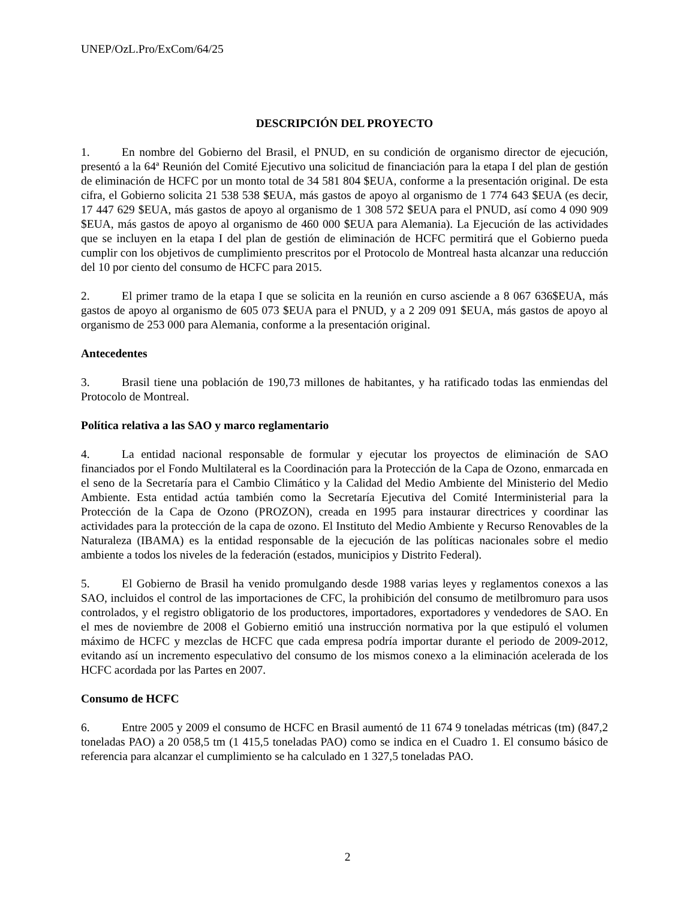UNEP/OzL.Pro/ExCom/64/25
DESCRIPCIÓN DEL PROYECTO
1. En nombre del Gobierno del Brasil, el PNUD, en su condición de organismo director de ejecución, presentó a la 64ª Reunión del Comité Ejecutivo una solicitud de financiación para la etapa I del plan de gestión de eliminación de HCFC por un monto total de 34 581 804 $EUA, conforme a la presentación original. De esta cifra, el Gobierno solicita 21 538 538 $EUA, más gastos de apoyo al organismo de 1 774 643 $EUA (es decir, 17 447 629 $EUA, más gastos de apoyo al organismo de 1 308 572 $EUA para el PNUD, así como 4 090 909 $EUA, más gastos de apoyo al organismo de 460 000 $EUA para Alemania). La Ejecución de las actividades que se incluyen en la etapa I del plan de gestión de eliminación de HCFC permitirá que el Gobierno pueda cumplir con los objetivos de cumplimiento prescritos por el Protocolo de Montreal hasta alcanzar una reducción del 10 por ciento del consumo de HCFC para 2015.
2. El primer tramo de la etapa I que se solicita en la reunión en curso asciende a 8 067 636$EUA, más gastos de apoyo al organismo de 605 073 $EUA para el PNUD, y a 2 209 091 $EUA, más gastos de apoyo al organismo de 253 000 para Alemania, conforme a la presentación original.
Antecedentes
3. Brasil tiene una población de 190,73 millones de habitantes, y ha ratificado todas las enmiendas del Protocolo de Montreal.
Política relativa a las SAO y marco reglamentario
4. La entidad nacional responsable de formular y ejecutar los proyectos de eliminación de SAO financiados por el Fondo Multilateral es la Coordinación para la Protección de la Capa de Ozono, enmarcada en el seno de la Secretaría para el Cambio Climático y la Calidad del Medio Ambiente del Ministerio del Medio Ambiente. Esta entidad actúa también como la Secretaría Ejecutiva del Comité Interministerial para la Protección de la Capa de Ozono (PROZON), creada en 1995 para instaurar directrices y coordinar las actividades para la protección de la capa de ozono. El Instituto del Medio Ambiente y Recurso Renovables de la Naturaleza (IBAMA) es la entidad responsable de la ejecución de las políticas nacionales sobre el medio ambiente a todos los niveles de la federación (estados, municipios y Distrito Federal).
5. El Gobierno de Brasil ha venido promulgando desde 1988 varias leyes y reglamentos conexos a las SAO, incluidos el control de las importaciones de CFC, la prohibición del consumo de metilbromuro para usos controlados, y el registro obligatorio de los productores, importadores, exportadores y vendedores de SAO. En el mes de noviembre de 2008 el Gobierno emitió una instrucción normativa por la que estipuló el volumen máximo de HCFC y mezclas de HCFC que cada empresa podría importar durante el periodo de 2009-2012, evitando así un incremento especulativo del consumo de los mismos conexo a la eliminación acelerada de los HCFC acordada por las Partes en 2007.
Consumo de HCFC
6. Entre 2005 y 2009 el consumo de HCFC en Brasil aumentó de 11 674 9 toneladas métricas (tm) (847,2 toneladas PAO) a 20 058,5 tm (1 415,5 toneladas PAO) como se indica en el Cuadro 1. El consumo básico de referencia para alcanzar el cumplimiento se ha calculado en 1 327,5 toneladas PAO.
2